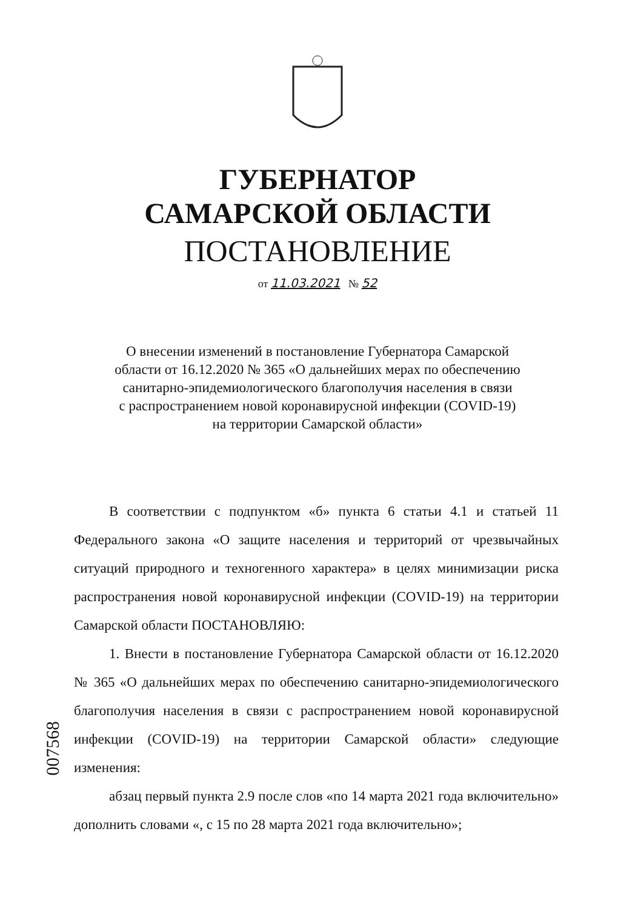ГУБЕРНАТОР
САМАРСКОЙ ОБЛАСТИ
ПОСТАНОВЛЕНИЕ
от 11.03.2021 № 52
О внесении изменений в постановление Губернатора Самарской
области от 16.12.2020 № 365 «О дальнейших мерах по обеспечению
санитарно-эпидемиологического благополучия населения в связи
с распространением новой коронавирусной инфекции (COVID-19)
на территории Самарской области»
В соответствии с подпунктом «б» пункта 6 статьи 4.1 и статьей 11 Федерального закона «О защите населения и территорий от чрезвычайных ситуаций природного и техногенного характера» в целях минимизации риска распространения новой коронавирусной инфекции (COVID-19) на территории Самарской области ПОСТАНОВЛЯЮ:
1. Внести в постановление Губернатора Самарской области от 16.12.2020 № 365 «О дальнейших мерах по обеспечению санитарно-эпидемиологического благополучия населения в связи с распространением новой коронавирусной инфекции (COVID-19) на территории Самарской области» следующие изменения:
абзац первый пункта 2.9 после слов «по 14 марта 2021 года включительно» дополнить словами «, с 15 по 28 марта 2021 года включительно»;
007568